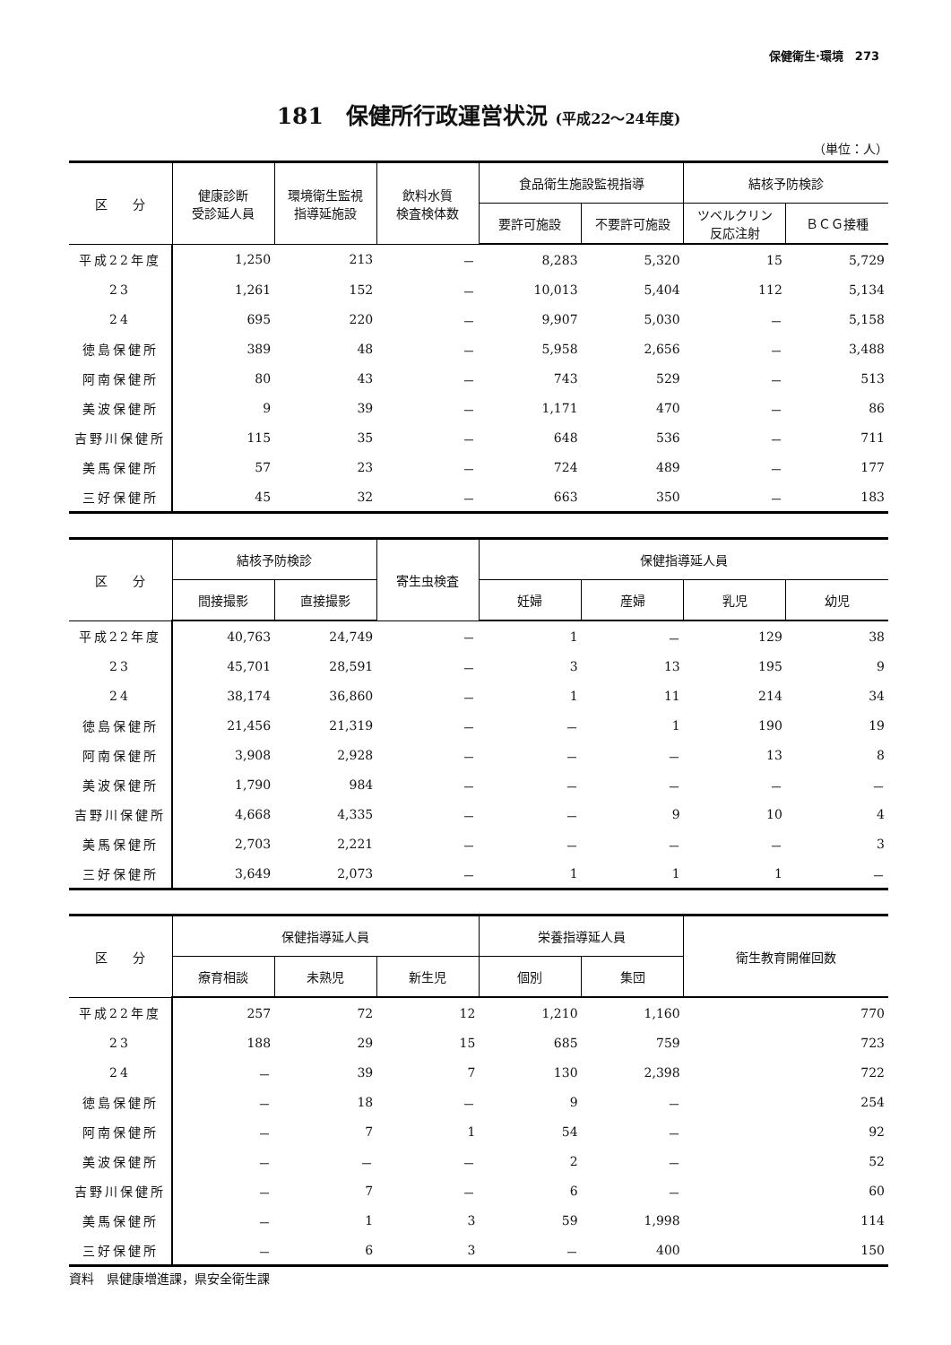保健衛生·環境　273
181　保健所行政運営状況 (平成22～24年度)
（単位：人）
| 区 分 | 健康診断 受診延人員 | 環境衛生監視 指導延施設 | 飲料水質 検査検体数 | 食品衛生施設監視指導 | | 結核予防検診 | |
| --- | --- | --- | --- | --- | --- | --- | --- |
| | | | | 要許可施設 | 不要許可施設 | ツベルクリン 反応注射 | ＢＣＧ接種 |
| 平成22年度 | 1,250 | 213 | － | 8,283 | 5,320 | 15 | 5,729 |
| 23 | 1,261 | 152 | － | 10,013 | 5,404 | 112 | 5,134 |
| 24 | 695 | 220 | － | 9,907 | 5,030 | － | 5,158 |
| 徳島保健所 | 389 | 48 | － | 5,958 | 2,656 | － | 3,488 |
| 阿南保健所 | 80 | 43 | － | 743 | 529 | － | 513 |
| 美波保健所 | 9 | 39 | － | 1,171 | 470 | － | 86 |
| 吉野川保健所 | 115 | 35 | － | 648 | 536 | － | 711 |
| 美馬保健所 | 57 | 23 | － | 724 | 489 | － | 177 |
| 三好保健所 | 45 | 32 | － | 663 | 350 | － | 183 |
| 区 分 | 結核予防検診 | | 寄生虫検査 | 保健指導延人員 | | | |
| --- | --- | --- | --- | --- | --- | --- | --- |
| | 間接撮影 | 直接撮影 | | 妊婦 | 産婦 | 乳児 | 幼児 |
| 平成22年度 | 40,763 | 24,749 | － | 1 | － | 129 | 38 |
| 23 | 45,701 | 28,591 | － | 3 | 13 | 195 | 9 |
| 24 | 38,174 | 36,860 | － | 1 | 11 | 214 | 34 |
| 徳島保健所 | 21,456 | 21,319 | － | － | 1 | 190 | 19 |
| 阿南保健所 | 3,908 | 2,928 | － | － | － | 13 | 8 |
| 美波保健所 | 1,790 | 984 | － | － | － | － | － |
| 吉野川保健所 | 4,668 | 4,335 | － | － | 9 | 10 | 4 |
| 美馬保健所 | 2,703 | 2,221 | － | － | － | － | 3 |
| 三好保健所 | 3,649 | 2,073 | － | 1 | 1 | 1 | － |
| 区 分 | 保健指導延人員 | | | 栄養指導延人員 | | 衛生教育開催回数 |
| --- | --- | --- | --- | --- | --- | --- |
| | 療育相談 | 未熟児 | 新生児 | 個別 | 集団 | |
| 平成22年度 | 257 | 72 | 12 | 1,210 | 1,160 | 770 |
| 23 | 188 | 29 | 15 | 685 | 759 | 723 |
| 24 | － | 39 | 7 | 130 | 2,398 | 722 |
| 徳島保健所 | － | 18 | － | 9 | － | 254 |
| 阿南保健所 | － | 7 | 1 | 54 | － | 92 |
| 美波保健所 | － | － | － | 2 | － | 52 |
| 吉野川保健所 | － | 7 | － | 6 | － | 60 |
| 美馬保健所 | － | 1 | 3 | 59 | 1,998 | 114 |
| 三好保健所 | － | 6 | 3 | － | 400 | 150 |
資料　県健康増進課，県安全衛生課